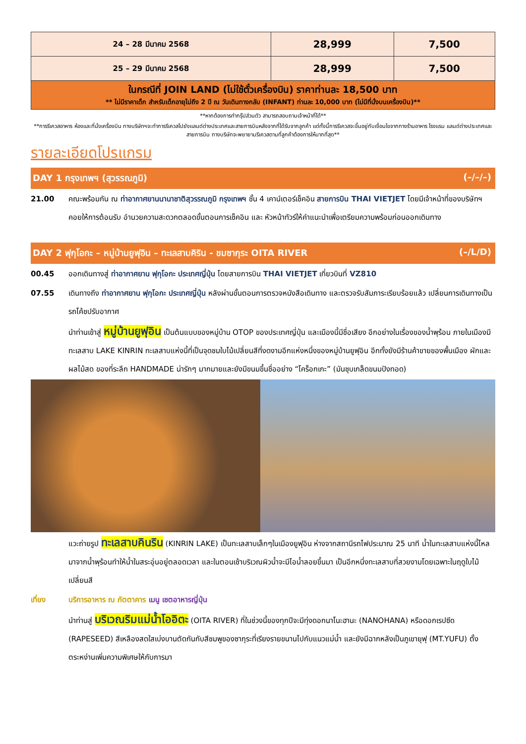| 24 – 28 มีนาคม 2568 | 28,999 | 7,500 |
| 25 – 29 มีนาคม 2568 | 28,999 | 7,500 |
| ในกรณีที่ JOIN LAND (ไม่ใช้ตั๋วเครื่องบิน) ราคาท่านละ 18,500 บาท ** ไม่มีราคาเด็ก สำหรับเด็กอายุไม่ถึง 2 ปี ณ วันเดินทางกลับ (INFANT) ท่านละ 10,000 บาท (ไม่มีที่นั่งบนเครื่องบิน)** | | |
**หากต้องการทำกรุ๊ปส่วนตัว สามารถสอบถามเจ้าหน้าที่ได้**
**การรีเควสอาหาร ห้องและที่นั่งเครื่องบิน ทางบริษัทฯจะทำการรีเควสไปยังแลนด์ต่างประเทศและสายการบินหลังจากที่ได้รับจากลูกค้า แต่ทั้งนี้การรีเควสจะขึ้นอยู่กับเงื่อนไขจากทางร้านอาหาร โรงแรม แลนด์ต่างประเทศและสายการบิน ทางบริษัทจะพยายามรีเควสตามที่ลูกค้าต้องการให้มากที่สุด**
รายละเอียดโปรแกรม
DAY 1 กรุงเทพฯ (สุวรรณภูมิ) (–/–/–)
21.00 คณะพร้อมกัน ณ ท่าอากาศยานนานาชาติสุวรรณภูมิ กรุงเทพฯ ชั้น 4 เคาน์เตอร์เช็คอิน สายการบิน THAI VIETJET โดยมีเจ้าหน้าที่ของบริษัทฯ คอยให้การต้อนรับ อำนวยความสะดวกตลอดขั้นตอนการเช็คอิน และ หัวหน้าทัวร์ให้คำแนะนำเพื่อเตรียมความพร้อมก่อนออกเดินทาง
DAY 2 ฟุกุโอกะ – หมู่บ้านยูฟุอิน – ทะเลสาบคิริน - ชมซากุระ OITA RIVER (–/L/D)
00.45 ออกเดินทางสู่ ท่าอากาศยาน ฟุกุโอกะ ประเทศญี่ปุ่น โดยสายการบิน THAI VIETJET เที่ยวบินที่ VZ810
07.55 เดินทางถึง ท่าอากาศยาน ฟุกุโอกะ ประเทศญี่ปุ่น หลังผ่านขั้นตอนการตรวจหนังสือเดินทาง และตรวจรับสัมภาระเรียบร้อยแล้ว เปลี่ยนการเดินทางเป็นรถโค้ชปรับอากาศ
นำท่านเข้าสู่ หมู่บ้านยูฟุอิน เป็นต้นแบบของหมู่บ้าน OTOP ของประเทศญี่ปุ่น และเมืองนี้มีชื่อเสียง อีกอย่างในเรื่องของน้ำพุร้อน ภายในเมืองมีทะเลสาบ LAKE KINRIN ทะเลสาบแห่งนี้ที่เป็นจุดชมใบไม้เปลี่ยนสีที่งดงามอีกแห่งหนึ่งของหมู่บ้านยูฟุอิน อีกทั้งยังมีร้านค้าขายของพื้นเมือง ผักและผลไม้สด ของที่ระลึก HANDMADE น่ารักๆ มากมายและยังมีขนมขึ้นชื่ออย่าง “โคร็อกเกะ” (มันชุบเกล็ดขนมปังทอด)
แวะถ่ายรูป ทะเลสาบคินริน (KINRIN LAKE) เป็นทะเลสาบเล็กๆในเมืองยูฟุอิน ห่างจากสถานีรถไฟประมาณ 25 นาที น้ำในทะเลสาบแห่งนี้ไหลมาจากน้ำพุร้อนทำให้น้ำในสระอุ่นอยู่ตลอดเวลา และในตอนเช้าบริเวณผิวน้ำจะมีไอน้ำลอยขึ้นมา เป็นอีกหนึ่งทะเลสาบที่สวยงามโดยเฉพาะในฤดูใบไม้เปลี่ยนสี
เที่ยง บริการอาหาร ณ ภัตตาคาร เมนู เซตอาหารญี่ปุ่น
นำท่านสู่ บริเวณริมแม่น้ำโออิตะ (OITA RIVER) ที่ในช่วงนี้ของทุกปีจะมีทุ่งดอกนาโนะฮานะ (NANOHANA) หรือดอกเรปซีด (RAPESEED) สีเหลืองสดใสเบ่งบานตัดกันกับสีชมพูของซากุระที่เรียงรายขนานไปกับแนวแม่น้ำ และยังมีฉากหลังเป็นภูเขายุฟุ (MT.YUFU) ตั้งตระหง่านเพิ่มความพิเศษให้กับการมา